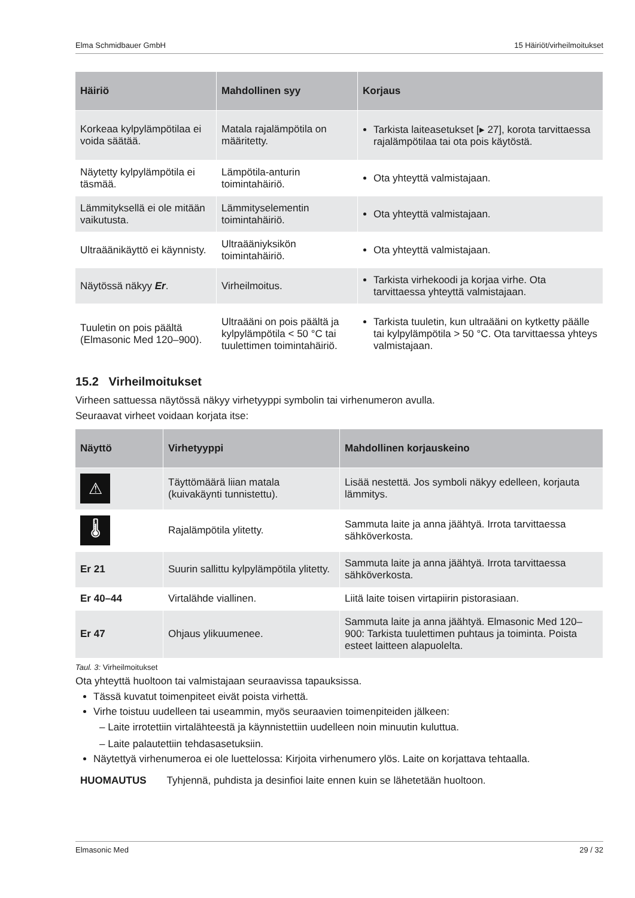Elma Schmidbauer GmbH 15 Häiriöt/virheilmoitukset
| Häiriö | Mahdollinen syy | Korjaus |
| --- | --- | --- |
| Korkeaa kylpylämpötilaa ei voida säätää. | Matala rajalämpötila on määritetty. | Tarkista laiteasetukset [▸ 27], korota tarvittaessa rajalämpötilaa tai ota pois käytöstä. |
| Näytetty kylpylämpötila ei täsmää. | Lämpötila-anturin toimintahäiriö. | Ota yhteyttä valmistajaan. |
| Lämmityksellä ei ole mitään vaikutusta. | Lämmityselementin toimintahäiriö. | Ota yhteyttä valmistajaan. |
| Ultraäänikäyttö ei käynnisty. | Ultraääniyksikön toimintahäiriö. | Ota yhteyttä valmistajaan. |
| Näytössä näkyy Er . | Virheilmoitus. | Tarkista virhekoodi ja korjaa virhe. Ota tarvittaessa yhteyttä valmistajaan. |
| Tuuletin on pois päältä (Elmasonic Med 120–900). | Ultraääni on pois päältä ja kylpylämpötila < 50 °C tai tuulettimen toimintahäiriö. | Tarkista tuuletin, kun ultraääni on kytketty päälle tai kylpylämpötila > 50 °C. Ota tarvittaessa yhteys valmistajaan. |
15.2 Virheilmoitukset
Virheen sattuessa näytössä näkyy virhetyyppi symbolin tai virhenumeron avulla.
Seuraavat virheet voidaan korjata itse:
| Näyttö | Virhetyyppi | Mahdollinen korjauskeino |
| --- | --- | --- |
| ⚠ | Täyttömäärä liian matala (kuivakäynti tunnistettu). | Lisää nestettä. Jos symboli näkyy edelleen, korjauta lämmitys. |
| 🌡 | Rajalämpötila ylitetty. | Sammuta laite ja anna jäähtyä. Irrota tarvittaessa sähköverkosta. |
| Er 21 | Suurin sallittu kylpylämpötila ylitetty. | Sammuta laite ja anna jäähtyä. Irrota tarvittaessa sähköverkosta. |
| Er 40–44 | Virtalähde viallinen. | Liitä laite toisen virtapiirin pistorasiaan. |
| Er 47 | Ohjaus ylikuumenee. | Sammuta laite ja anna jäähtyä. Elmasonic Med 120–900: Tarkista tuulettimen puhtaus ja toiminta. Poista esteet laitteen alapuolelta. |
Taul. 3: Virheilmoitukset
Ota yhteyttä huoltoon tai valmistajaan seuraavissa tapauksissa.
Tässä kuvatut toimenpiteet eivät poista virhettä.
Virhe toistuu uudelleen tai useammin, myös seuraavien toimenpiteiden jälkeen:
– Laite irrotettiin virtalähteestä ja käynnistettiin uudelleen noin minuutin kuluttua.
– Laite palautettiin tehdasasetuksiin.
Näytettyä virhenumeroa ei ole luettelossa: Kirjoita virhenumero ylös. Laite on korjattava tehtaalla.
HUOMAUTUS Tyhjennä, puhdista ja desinfioi laite ennen kuin se lähetetään huoltoon.
Elmasonic Med 29 / 32